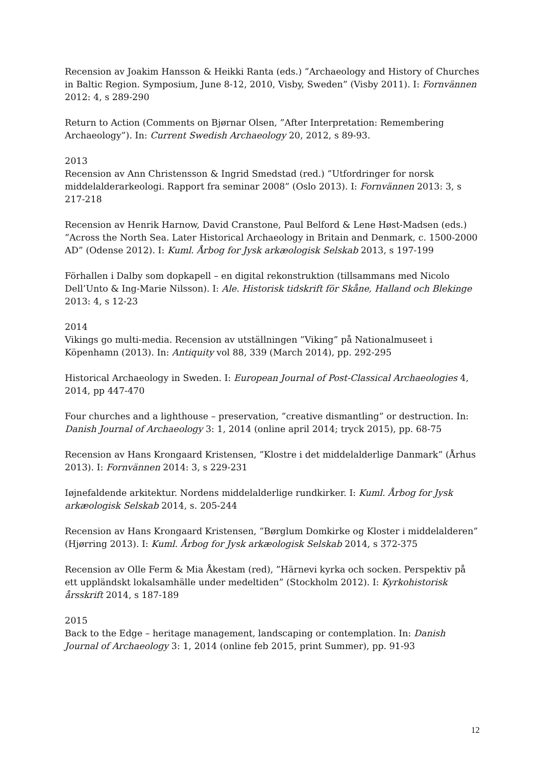Recension av Joakim Hansson & Heikki Ranta (eds.) ”Archaeology and History of Churches in Baltic Region. Symposium, June 8-12, 2010, Visby, Sweden” (Visby 2011). I: Fornvännen 2012: 4, s 289-290
Return to Action (Comments on Bjørnar Olsen, ”After Interpretation: Remembering Archaeology”). In: Current Swedish Archaeology 20, 2012, s 89-93.
2013
Recension av Ann Christensson & Ingrid Smedstad (red.) ”Utfordringer for norsk middelalderarkeologi. Rapport fra seminar 2008” (Oslo 2013). I: Fornvännen 2013: 3, s 217-218
Recension av Henrik Harnow, David Cranstone, Paul Belford & Lene Høst-Madsen (eds.) ”Across the North Sea. Later Historical Archaeology in Britain and Denmark, c. 1500-2000 AD” (Odense 2012). I: Kuml. Årbog for Jysk arkæologisk Selskab 2013, s 197-199
Förhallen i Dalby som dopkapell – en digital rekonstruktion (tillsammans med Nicolo Dell’Unto & Ing-Marie Nilsson). I: Ale. Historisk tidskrift för Skåne, Halland och Blekinge 2013: 4, s 12-23
2014
Vikings go multi-media. Recension av utställningen ”Viking” på Nationalmuseet i Köpenhamn (2013). In: Antiquity vol 88, 339 (March 2014), pp. 292-295
Historical Archaeology in Sweden. I: European Journal of Post-Classical Archaeologies 4, 2014, pp 447-470
Four churches and a lighthouse – preservation, ”creative dismantling” or destruction. In: Danish Journal of Archaeology 3: 1, 2014 (online april 2014; tryck 2015), pp. 68-75
Recension av Hans Krongaard Kristensen, ”Klostre i det middelalderlige Danmark” (Århus 2013). I: Fornvännen 2014: 3, s 229-231
Iøjnefaldende arkitektur. Nordens middelalderlige rundkirker. I: Kuml. Årbog for Jysk arkæologisk Selskab 2014, s. 205-244
Recension av Hans Krongaard Kristensen, ”Børglum Domkirke og Kloster i middelalderen” (Hjørring 2013). I: Kuml. Årbog for Jysk arkæologisk Selskab 2014, s 372-375
Recension av Olle Ferm & Mia Åkestam (red), ”Härnevi kyrka och socken. Perspektiv på ett uppländskt lokalsamhälle under medeltiden” (Stockholm 2012). I: Kyrkohistorisk årsskrift 2014, s 187-189
2015
Back to the Edge – heritage management, landscaping or contemplation. In: Danish Journal of Archaeology 3: 1, 2014 (online feb 2015, print Summer), pp. 91-93
12